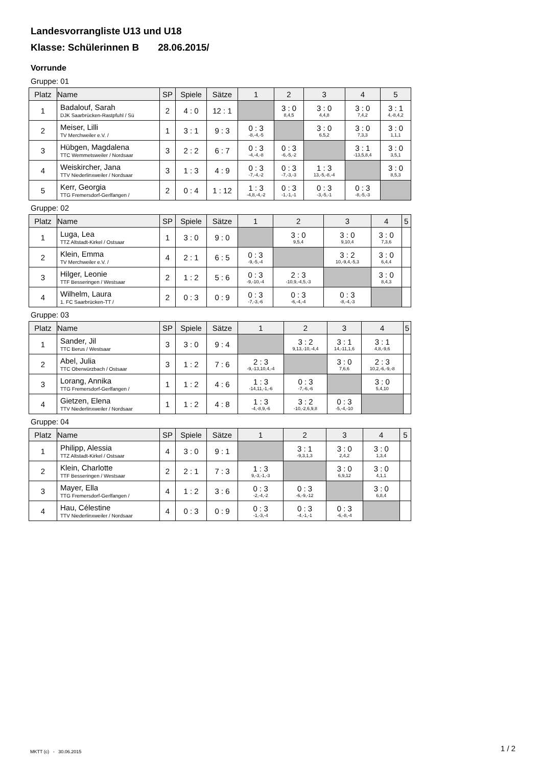Landesvorrangliste U13 und U18
Klasse: Schülerinnen B 28.06.2015/
Vorrunde
Gruppe: 01
| Platz | Name | SP | Spiele | Sätze | 1 | 2 | 3 | 4 | 5 |
| --- | --- | --- | --- | --- | --- | --- | --- | --- | --- |
| 1 | Badalouf, Sarah DJK Saarbrücken-Rastpfuhl / Sü | 2 | 4 : 0 | 12 : 1 | | 3 : 0 8,4,5 | 3 : 0 4,4,8 | 3 : 0 7,4,2 | 3 : 1 4,-8,4,2 |
| 2 | Meiser, Lilli TV Merchweiler e.V. / | 1 | 3 : 1 | 9 : 3 | 0 : 3 -8,-4,-5 | | 3 : 0 6,5,2 | 3 : 0 7,3,3 | 3 : 0 1,1,1 |
| 3 | Hübgen, Magdalena TTC Wemmetsweiler / Nordsaar | 3 | 2 : 2 | 6 : 7 | 0 : 3 -4,-4,-8 | 0 : 3 -6,-5,-2 | | 3 : 1 -13,5,8,4 | 3 : 0 3,5,1 |
| 4 | Weiskircher, Jana TTV Niederlinxweiler / Nordsaar | 3 | 1 : 3 | 4 : 9 | 0 : 3 -7,-4,-2 | 0 : 3 -7,-3,-3 | 1 : 3 13,-5,-8,-4 | | 3 : 0 8,5,3 |
| 5 | Kerr, Georgia TTG Fremersdorf-Gerlfangen / | 2 | 0 : 4 | 1 : 12 | 1 : 3 -4,8,-4,-2 | 0 : 3 -1,-1,-1 | 0 : 3 -3,-5,-1 | 0 : 3 -8,-5,-3 | |
Gruppe: 02
| Platz | Name | SP | Spiele | Sätze | 1 | 2 | 3 | 4 | 5 |
| --- | --- | --- | --- | --- | --- | --- | --- | --- | --- |
| 1 | Luga, Lea TTZ Altstadt-Kirkel / Ostsaar | 1 | 3 : 0 | 9 : 0 | | 3 : 0 9,5,4 | 3 : 0 9,10,4 | 3 : 0 7,3,6 | |
| 2 | Klein, Emma TV Merchweiler e.V. / | 4 | 2 : 1 | 6 : 5 | 0 : 3 -9,-5,-4 | | 3 : 2 10,-9,4,-5,3 | 3 : 0 6,4,4 | |
| 3 | Hilger, Leonie TTF Besseringen / Westsaar | 2 | 1 : 2 | 5 : 6 | 0 : 3 -9,-10,-4 | 2 : 3 -10,9,-4,5,-3 | | 3 : 0 8,4,3 | |
| 4 | Wilhelm, Laura 1. FC Saarbrücken-TT / | 2 | 0 : 3 | 0 : 9 | 0 : 3 -7,-3,-6 | 0 : 3 -6,-4,-4 | 0 : 3 -8,-4,-3 | | |
Gruppe: 03
| Platz | Name | SP | Spiele | Sätze | 1 | 2 | 3 | 4 | 5 |
| --- | --- | --- | --- | --- | --- | --- | --- | --- | --- |
| 1 | Sander, Jil TTC Berus / Westsaar | 3 | 3 : 0 | 9 : 4 | | 3 : 2 9,13,-10,-4,4 | 3 : 1 14,-11,1,6 | 3 : 1 4,8,-9,6 | |
| 2 | Abel, Julia TTC Oberwürzbach / Ostsaar | 3 | 1 : 2 | 7 : 6 | 2 : 3 -9,-13,10,4,-4 | | 3 : 0 7,6,6 | 2 : 3 10,2,-6,-9,-8 | |
| 3 | Lorang, Annika TTG Fremersdorf-Gerlfangen / | 1 | 1 : 2 | 4 : 6 | 1 : 3 -14,11,-1,-6 | 0 : 3 -7,-6,-6 | | 3 : 0 5,4,10 | |
| 4 | Gietzen, Elena TTV Niederlinxweiler / Nordsaar | 1 | 1 : 2 | 4 : 8 | 1 : 3 -4,-8,9,-6 | 3 : 2 -10,-2,6,9,8 | 0 : 3 -5,-4,-10 | | |
Gruppe: 04
| Platz | Name | SP | Spiele | Sätze | 1 | 2 | 3 | 4 | 5 |
| --- | --- | --- | --- | --- | --- | --- | --- | --- | --- |
| 1 | Philipp, Alessia TTZ Altstadt-Kirkel / Ostsaar | 4 | 3 : 0 | 9 : 1 | | 3 : 1 -9,3,1,3 | 3 : 0 2,4,2 | 3 : 0 1,3,4 | |
| 2 | Klein, Charlotte TTF Besseringen / Westsaar | 2 | 2 : 1 | 7 : 3 | 1 : 3 9,-3,-1,-3 | | 3 : 0 6,9,12 | 3 : 0 4,1,1 | |
| 3 | Mayer, Ella TTG Fremersdorf-Gerlfangen / | 4 | 1 : 2 | 3 : 6 | 0 : 3 -2,-4,-2 | 0 : 3 -6,-9,-12 | | 3 : 0 6,8,4 | |
| 4 | Hau, Célestine TTV Niederlinxweiler / Nordsaar | 4 | 0 : 3 | 0 : 9 | 0 : 3 -1,-3,-4 | 0 : 3 -4,-1,-1 | 0 : 3 -6,-8,-4 | | |
MKTT (c) - 30.06.2015 1 / 2